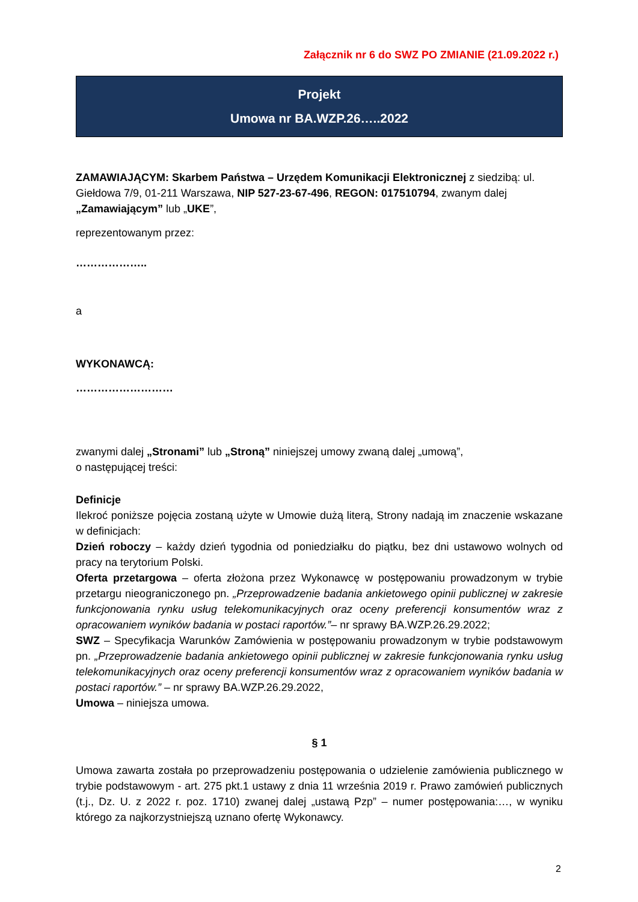Załącznik nr 6 do SWZ PO ZMIANIE (21.09.2022 r.)
Projekt
Umowa nr BA.WZP.26…..2022
ZAMAWIAJĄCYM: Skarbem Państwa – Urzędem Komunikacji Elektronicznej z siedzibą: ul. Giełdowa 7/9, 01-211 Warszawa, NIP 527-23-67-496, REGON: 017510794, zwanym dalej „Zamawiającym” lub „UKE”,
reprezentowanym przez:
………………..
a
WYKONAWCĄ:
………………………
zwanymi dalej „Stronami” lub „Stroną” niniejszej umowy zwaną dalej „umową”,
o następującej treści:
Definicje
Ilekroć poniższe pojęcia zostaną użyte w Umowie dużą literą, Strony nadają im znaczenie wskazane w definicjach:
Dzień roboczy – każdy dzień tygodnia od poniedziałku do piątku, bez dni ustawowo wolnych od pracy na terytorium Polski.
Oferta przetargowa – oferta złożona przez Wykonawcę w postępowaniu prowadzonym w trybie przetargu nieograniczonego pn. „Przeprowadzenie badania ankietowego opinii publicznej w zakresie funkcjonowania rynku usług telekomunikacyjnych oraz oceny preferencji konsumentów wraz z opracowaniem wyników badania w postaci raportów.”– nr sprawy BA.WZP.26.29.2022;
SWZ – Specyfikacja Warunków Zamówienia w postępowaniu prowadzonym w trybie podstawowym pn. „Przeprowadzenie badania ankietowego opinii publicznej w zakresie funkcjonowania rynku usług telekomunikacyjnych oraz oceny preferencji konsumentów wraz z opracowaniem wyników badania w postaci raportów.” – nr sprawy BA.WZP.26.29.2022,
Umowa – niniejsza umowa.
§ 1
Umowa zawarta została po przeprowadzeniu postępowania o udzielenie zamówienia publicznego w trybie podstawowym - art. 275 pkt.1 ustawy z dnia 11 września 2019 r. Prawo zamówień publicznych (t.j., Dz. U. z 2022 r. poz. 1710) zwanej dalej „ustawą Pzp” – numer postępowania:…, w wyniku którego za najkorzystniejszą uznano ofertę Wykonawcy.
2